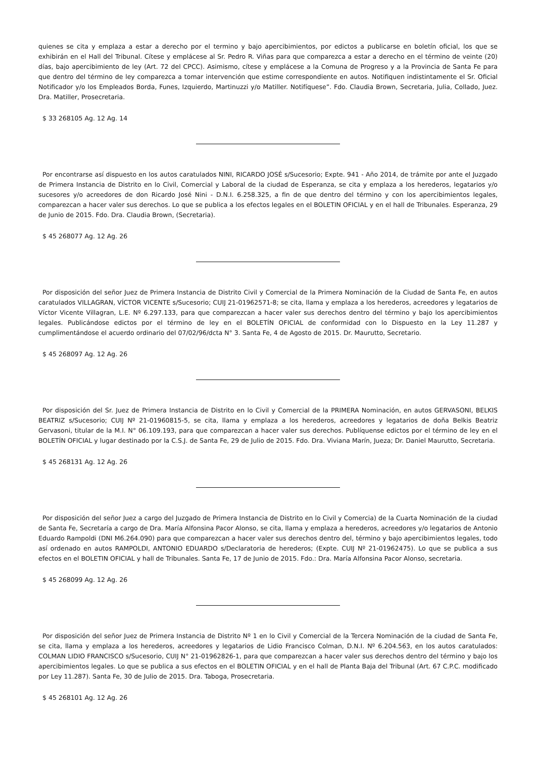quienes se cita y emplaza a estar a derecho por el termino y bajo apercibimientos, por edictos a publicarse en boletín oficial, los que se exhibirán en el Hall del Tribunal. Cítese y emplácese al Sr. Pedro R. Viñas para que comparezca a estar a derecho en el término de veinte (20) días, bajo apercibimiento de ley (Art. 72 del CPCC). Asimismo, cítese y emplácese a la Comuna de Progreso y a la Provincia de Santa Fe para que dentro del término de ley comparezca a tomar intervención que estime correspondiente en autos. Notifiquen indistintamente el Sr. Oficial Notificador y/o los Empleados Borda, Funes, Izquierdo, Martinuzzi y/o Matiller. Notifíquese”. Fdo. Claudia Brown, Secretaria, Julia, Collado, Juez. Dra. Matiller, Prosecretaria.
$ 33 268105 Ag. 12 Ag. 14
Por encontrarse así dispuesto en los autos caratulados NINI, RICARDO JOSÉ s/Sucesorio; Expte. 941 - Año 2014, de trámite por ante el Juzgado de Primera Instancia de Distrito en lo Civil, Comercial y Laboral de la ciudad de Esperanza, se cita y emplaza a los herederos, legatarios y/o sucesores y/o acreedores de don Ricardo José Nini - D.N.I. 6.258.325, a fin de que dentro del término y con los apercibimientos legales, comparezcan a hacer valer sus derechos. Lo que se publica a los efectos legales en el BOLETIN OFICIAL y en el hall de Tribunales. Esperanza, 29 de Junio de 2015. Fdo. Dra. Claudia Brown, (Secretaria).
$ 45 268077 Ag. 12 Ag. 26
Por disposición del señor Juez de Primera Instancia de Distrito Civil y Comercial de la Primera Nominación de la Ciudad de Santa Fe, en autos caratulados VILLAGRAN, VÍCTOR VICENTE s/Sucesorio; CUIJ 21-01962571-8; se cita, llama y emplaza a los herederos, acreedores y legatarios de Víctor Vicente Villagran, L.E. Nº 6.297.133, para que comparezcan a hacer valer sus derechos dentro del término y bajo los apercibimientos legales. Publicándose edictos por el término de ley en el BOLETÍN OFICIAL de conformidad con lo Dispuesto en la Ley 11.287 y cumplimentándose el acuerdo ordinario del 07/02/96/dcta N° 3. Santa Fe, 4 de Agosto de 2015. Dr. Maurutto, Secretario.
$ 45 268097 Ag. 12 Ag. 26
Por disposición del Sr. Juez de Primera Instancia de Distrito en lo Civil y Comercial de la PRIMERA Nominación, en autos GERVASONI, BELKIS BEATRIZ s/Sucesorio; CUIJ Nº 21-01960815-5, se cita, llama y emplaza a los herederos, acreedores y legatarios de doña Belkis Beatriz Gervasoni, titular de la M.I. N° 06.109.193, para que comparezcan a hacer valer sus derechos. Publíquense edictos por el término de ley en el BOLETÍN OFICIAL y lugar destinado por la C.S.J. de Santa Fe, 29 de Julio de 2015. Fdo. Dra. Viviana Marín, Jueza; Dr. Daniel Maurutto, Secretaria.
$ 45 268131 Ag. 12 Ag. 26
Por disposición del señor Juez a cargo del Juzgado de Primera Instancia de Distrito en lo Civil y Comercia) de la Cuarta Nominación de la ciudad de Santa Fe, Secretaría a cargo de Dra. María Alfonsina Pacor Alonso, se cita, llama y emplaza a herederos, acreedores y/o legatarios de Antonio Eduardo Rampoldi (DNI M6.264.090) para que comparezcan a hacer valer sus derechos dentro del, término y bajo apercibimientos legales, todo así ordenado en autos RAMPOLDI, ANTONIO EDUARDO s/Declaratoria de herederos; (Expte. CUIJ Nº 21-01962475). Lo que se publica a sus efectos en el BOLETIN OFICIAL y hall de Tribunales. Santa Fe, 17 de Junio de 2015. Fdo.: Dra. María Alfonsina Pacor Alonso, secretaria.
$ 45 268099 Ag. 12 Ag. 26
Por disposición del señor Juez de Primera Instancia de Distrito Nº 1 en lo Civil y Comercial de la Tercera Nominación de la ciudad de Santa Fe, se cita, llama y emplaza a los herederos, acreedores y legatarios de Lidio Francisco Colman, D.N.I. Nº 6.204.563, en los autos caratulados: COLMAN LIDIO FRANCISCO s/Sucesorio, CUIJ N° 21-01962826-1, para que comparezcan a hacer valer sus derechos dentro del término y bajo los apercibimientos legales. Lo que se publica a sus efectos en el BOLETIN OFICIAL y en el hall de Planta Baja del Tribunal (Art. 67 C.P.C. modificado por Ley 11.287). Santa Fe, 30 de Julio de 2015. Dra. Taboga, Prosecretaria.
$ 45 268101 Ag. 12 Ag. 26